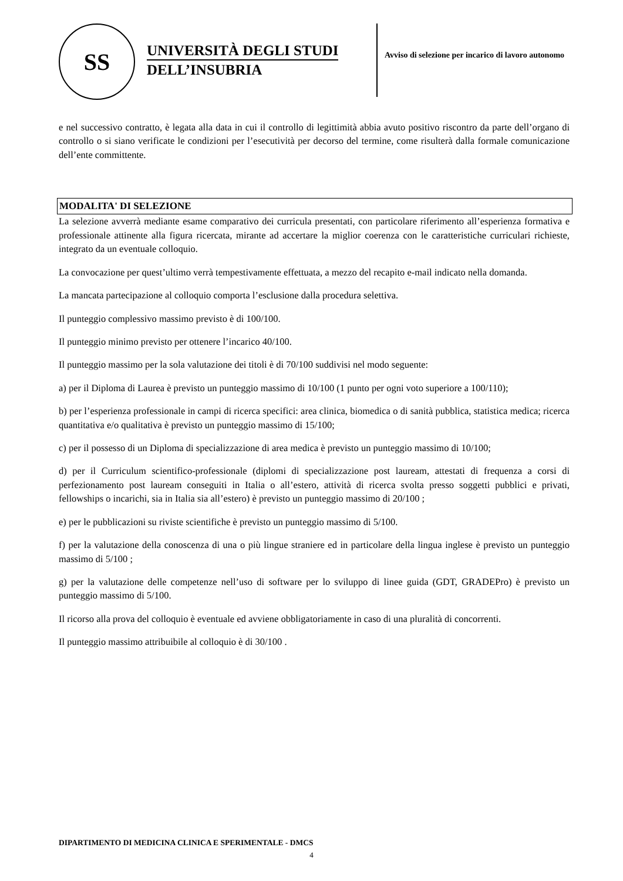SS
UNIVERSITÀ DEGLI STUDI
DELL’INSUBRIA
Avviso di selezione per incarico di lavoro autonomo
e nel successivo contratto, è legata alla data in cui il controllo di legittimità abbia avuto positivo riscontro da parte dell’organo di controllo o si siano verificate le condizioni per l’esecutività per decorso del termine, come risulterà dalla formale comunicazione dell’ente committente.
MODALITA' DI SELEZIONE
La selezione avverrà mediante esame comparativo dei curricula presentati, con particolare riferimento all’esperienza formativa e professionale attinente alla figura ricercata, mirante ad accertare la miglior coerenza con le caratteristiche curriculari richieste, integrato da un eventuale colloquio.
La convocazione per quest’ultimo verrà tempestivamente effettuata, a mezzo del recapito e-mail indicato nella domanda.
La mancata partecipazione al colloquio comporta l’esclusione dalla procedura selettiva.
Il punteggio complessivo massimo previsto è di 100/100.
Il punteggio minimo previsto per ottenere l’incarico 40/100.
Il punteggio massimo per la sola valutazione dei titoli è di 70/100 suddivisi nel modo seguente:
a) per il Diploma di Laurea è previsto un punteggio massimo di 10/100 (1 punto per ogni voto superiore a 100/110);
b) per l’esperienza professionale in campi di ricerca specifici: area clinica, biomedica o di sanità pubblica, statistica medica; ricerca quantitativa e/o qualitativa è previsto un punteggio massimo di 15/100;
c) per il possesso di un Diploma di specializzazione di area medica è previsto un punteggio massimo di 10/100;
d) per il Curriculum scientifico-professionale (diplomi di specializzazione post lauream, attestati di frequenza a corsi di perfezionamento post lauream conseguiti in Italia o all’estero, attività di ricerca svolta presso soggetti pubblici e privati, fellowships o incarichi, sia in Italia sia all’estero) è previsto un punteggio massimo di 20/100 ;
e) per le pubblicazioni su riviste scientifiche è previsto un punteggio massimo di 5/100.
f) per la valutazione della conoscenza di una o più lingue straniere ed in particolare della lingua inglese è previsto un punteggio massimo di 5/100 ;
g) per la valutazione delle competenze nell’uso di software per lo sviluppo di linee guida (GDT, GRADEPro) è previsto un punteggio massimo di 5/100.
Il ricorso alla prova del colloquio è eventuale ed avviene obbligatoriamente in caso di una pluralità di concorrenti.
Il punteggio massimo attribuibile al colloquio è di 30/100 .
DIPARTIMENTO DI MEDICINA CLINICA E SPERIMENTALE - DMCS
4